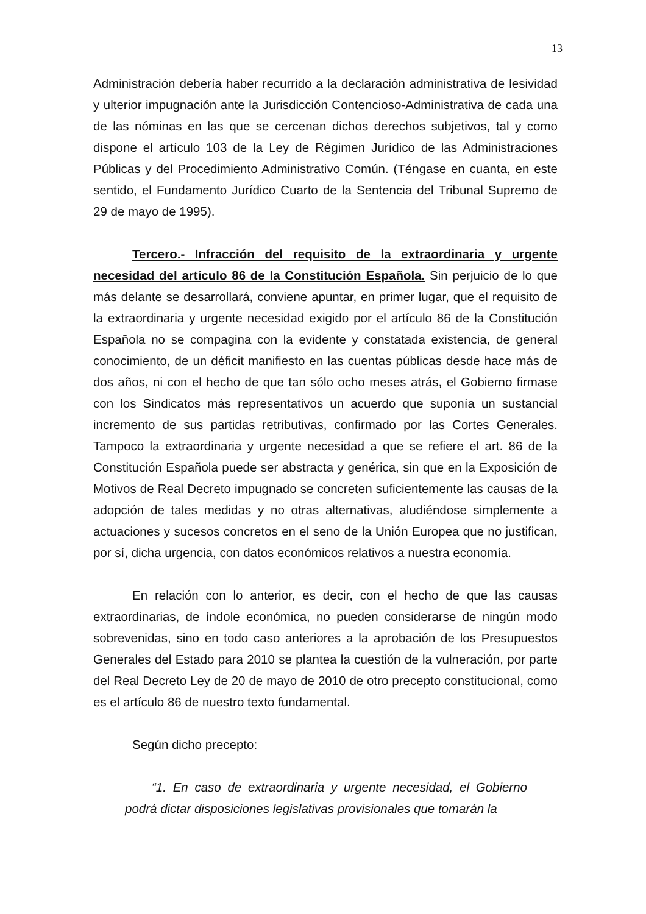13
Administración debería haber recurrido a la declaración administrativa de lesividad y ulterior impugnación ante la Jurisdicción Contencioso-Administrativa de cada una de las nóminas en las que se cercenan dichos derechos subjetivos, tal y como dispone el artículo 103 de la Ley de Régimen Jurídico de las Administraciones Públicas y del Procedimiento Administrativo Común. (Téngase en cuanta, en este sentido, el Fundamento Jurídico Cuarto de la Sentencia del Tribunal Supremo de 29 de mayo de 1995).
Tercero.- Infracción del requisito de la extraordinaria y urgente necesidad del artículo 86 de la Constitución Española. Sin perjuicio de lo que más delante se desarrollará, conviene apuntar, en primer lugar, que el requisito de la extraordinaria y urgente necesidad exigido por el artículo 86 de la Constitución Española no se compagina con la evidente y constatada existencia, de general conocimiento, de un déficit manifiesto en las cuentas públicas desde hace más de dos años, ni con el hecho de que tan sólo ocho meses atrás, el Gobierno firmase con los Sindicatos más representativos un acuerdo que suponía un sustancial incremento de sus partidas retributivas, confirmado por las Cortes Generales. Tampoco la extraordinaria y urgente necesidad a que se refiere el art. 86 de la Constitución Española puede ser abstracta y genérica, sin que en la Exposición de Motivos de Real Decreto impugnado se concreten suficientemente las causas de la adopción de tales medidas y no otras alternativas, aludiéndose simplemente a actuaciones y sucesos concretos en el seno de la Unión Europea que no justifican, por sí, dicha urgencia, con datos económicos relativos a nuestra economía.
En relación con lo anterior, es decir, con el hecho de que las causas extraordinarias, de índole económica, no pueden considerarse de ningún modo sobrevenidas, sino en todo caso anteriores a la aprobación de los Presupuestos Generales del Estado para 2010 se plantea la cuestión de la vulneración, por parte del Real Decreto Ley de 20 de mayo de 2010 de otro precepto constitucional, como es el artículo 86 de nuestro texto fundamental.
Según dicho precepto:
“1. En caso de extraordinaria y urgente necesidad, el Gobierno podrá dictar disposiciones legislativas provisionales que tomarán la